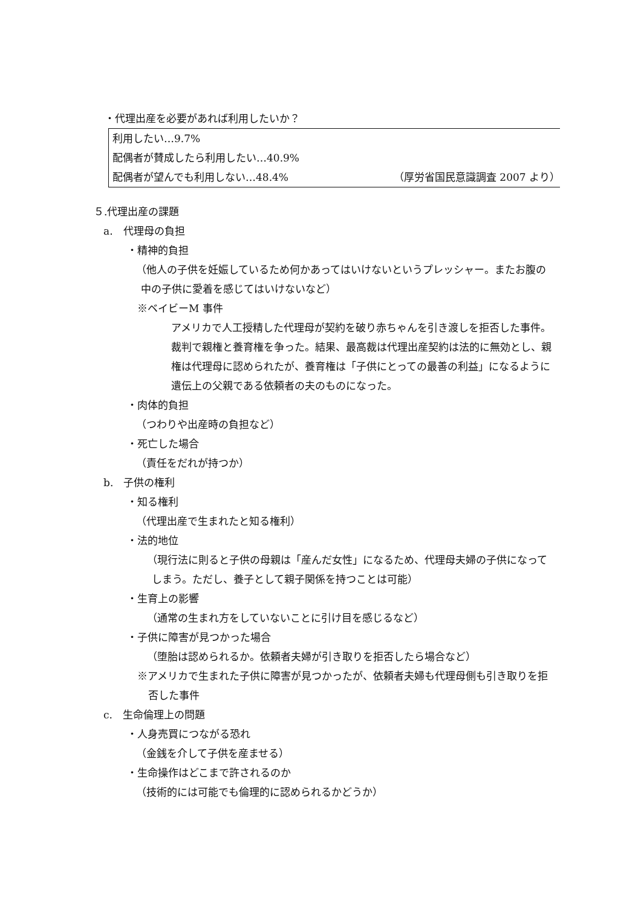・代理出産を必要があれば利用したいか？
利用したい…9.7%
配偶者が賛成したら利用したい…40.9%
配偶者が望んでも利用しない…48.4% （厚労省国民意識調査 2007 より）
５.代理出産の課題
a.　代理母の負担
・精神的負担
（他人の子供を妊娠しているため何かあってはいけないというプレッシャー。またお腹の中の子供に愛着を感じてはいけないなど）
※ベイビーM 事件
アメリカで人工授精した代理母が契約を破り赤ちゃんを引き渡しを拒否した事件。裁判で親権と養育権を争った。結果、最高裁は代理出産契約は法的に無効とし、親権は代理母に認められたが、養育権は「子供にとっての最善の利益」になるように遺伝上の父親である依頼者の夫のものになった。
・肉体的負担
（つわりや出産時の負担など）
・死亡した場合
（責任をだれが持つか）
b.　子供の権利
・知る権利
（代理出産で生まれたと知る権利）
・法的地位
（現行法に則ると子供の母親は「産んだ女性」になるため、代理母夫婦の子供になってしまう。ただし、養子として親子関係を持つことは可能）
・生育上の影響
（通常の生まれ方をしていないことに引け目を感じるなど）
・子供に障害が見つかった場合
（堕胎は認められるか。依頼者夫婦が引き取りを拒否したら場合など）
※アメリカで生まれた子供に障害が見つかったが、依頼者夫婦も代理母側も引き取りを拒否した事件
c.　生命倫理上の問題
・人身売買につながる恐れ
（金銭を介して子供を産ませる）
・生命操作はどこまで許されるのか
（技術的には可能でも倫理的に認められるかどうか）